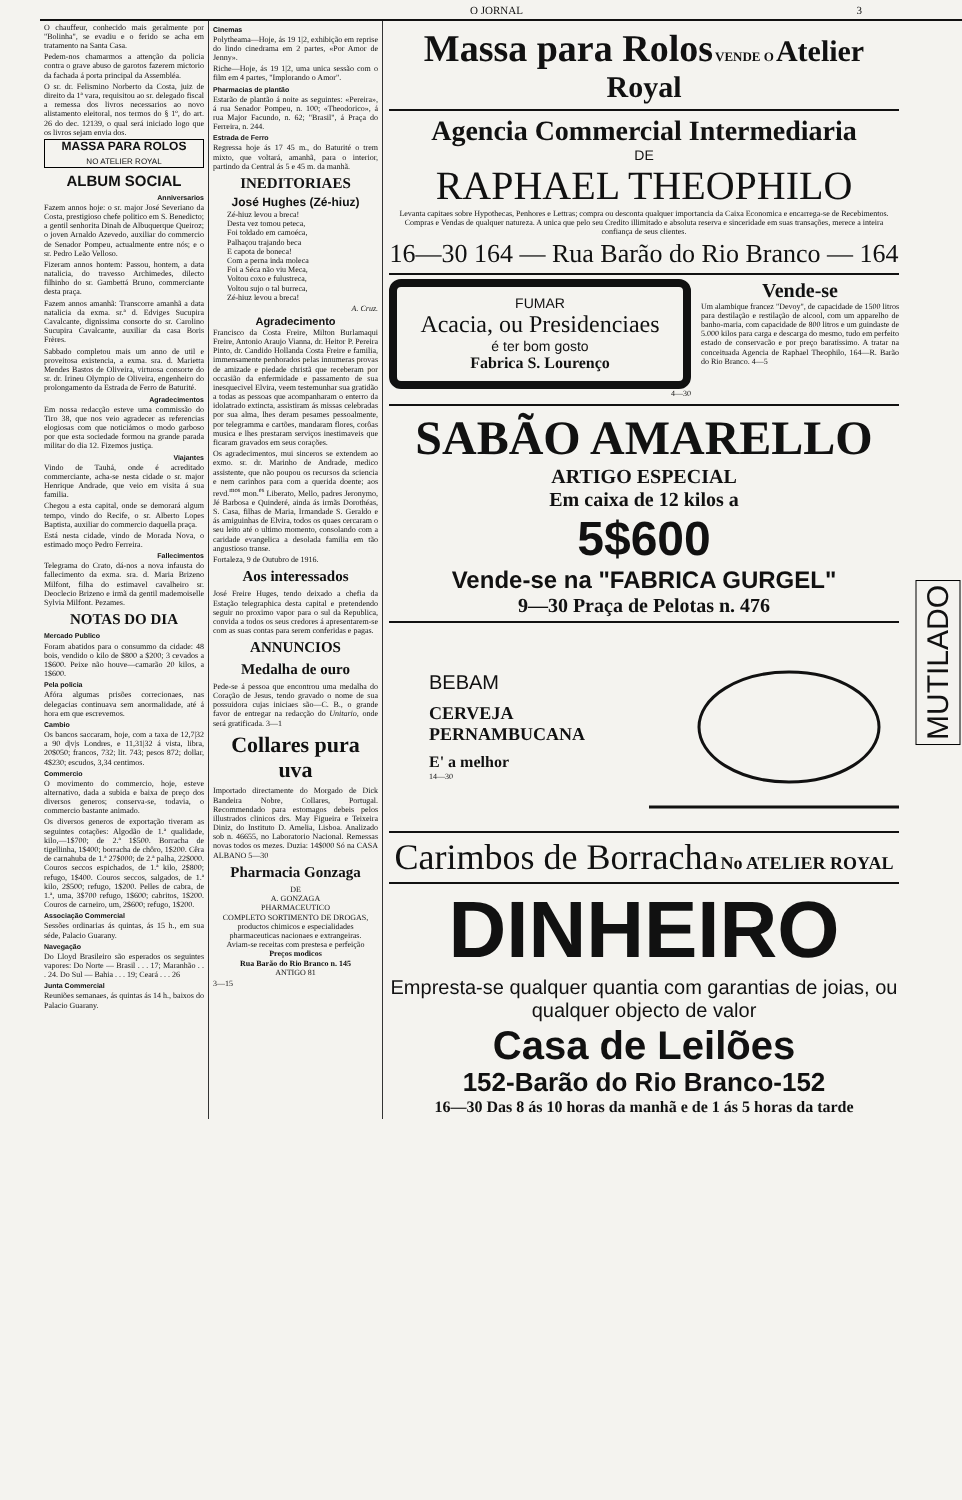O JORNAL 3
O chauffeur, conhecido mais geralmente por "Bolinha", se evadiu e o ferido se acha em tratamento na Santa Casa.
Pedem-nos chamarmos a attenção da policia contra o grave abuso de garotos fazerem mictorio da fachada á porta principal da Assembléa.
O sr. dr. Felismino Norberto da Costa, juiz de direito da 1ª vara, requisitou ao sr. delegado fiscal a remessa dos livros necessarios ao novo alistamento eleitoral, nos termos do § 1º, do art. 26 do dec. 12139, o qual será iniciado logo que os livros sejam envia dos.
MASSA PARA ROLOS
NO ATELIER ROYAL
ALBUM SOCIAL
Anniversarios
Fazem annos hoje: o sr. major José Severiano da Costa, prestigioso chefe politico em S. Benedicto; a gentil senhorita Dinah de Albuquerque Queiroz; o joven Arnaldo Azevedo, auxiliar do commercio de Senador Pompeu, actualmente entre nós; e o sr. Pedro Leão Velloso.
Fizeram annos hontem: Passou, hontem, a data natalicia, do travesso Archimedes, dilecto filhinho do sr. Gambettá Bruno, commerciante desta praça.
Fazem annos amanhã: Transcorre amanhã a data natalicia da exma. sr.ª d. Edviges Sucupira Cavalcante, dignissima consorte do sr. Carolino Sucupira Cavalcante, auxiliar da casa Boris Frères.
Sabbado completou mais um anno de util e proveitosa existencia, a exma. sra. d. Marietta Mendes Bastos de Oliveira, virtuosa consorte do sr. dr. Irineu Olympio de Oliveira, engenheiro do prolongamento da Estrada de Ferro de Baturité.
Agradecimentos
Em nossa redacção esteve uma commissão do Tiro 38, que nos veio agradecer as referencias elogiosas com que noticiámos o modo garboso por que esta sociedade formou na grande parada militar do dia 12. Fizemos justiça.
Viajantes
Vindo de Tauhá, onde é acreditado commerciante, acha-se nesta cidade o sr. major Henrique Andrade, que veio em visita á sua familia.
Chegou a esta capital, onde se demorará algum tempo, vindo do Recife, o sr. Alberto Lopes Baptista, auxiliar do commercio daquella praça.
Está nesta cidade, vindo de Morada Nova, o estimado moço Pedro Ferreira.
Fallecimentos
Telegrama do Crato, dá-nos a nova infausta do fallecimento da exma. sra. d. Maria Brizeno Milfont, filha do estimavel cavalheiro sr. Deoclecio Brizeno e irmã da gentil mademoiselle Sylvia Milfont. Pezames.
NOTAS DO DIA
Mercado Publico
Foram abatidos para o consummo da cidade: 48 bois, vendido o kilo de $800 a $200; 3 cevados a 1$600. Peixe não houve—camarão 20 kilos, a 1$600.
Pela policia
Afóra algumas prisões correcionaes, nas delegacias continuava sem anormalidade, até á hora em que escrevemos.
Cambio
Os bancos saccaram, hoje, com a taxa de 12,7|32 a 90 d|v|s Londres, e 11,31|32 á vista, libra, 20$050; francos, 732; lit. 743; pesos 872; dollar, 4$230; escudos, 3,34 centimos.
Commercio
O movimento do commercio, hoje, esteve alternativo, dada a subida e baixa de preço dos diversos generos; conserva-se, todavia, o commercio bastante animado.
Os diversos generos de exportação tiveram as seguintes cotações: Algodão de 1.ª qualidade, kilo,—1$700; de 2.ª 1$500. Borracha de tigellinha, 1$400; borracha de chôro, 1$200. Cêra de carnahuba de 1.ª 27$000; de 2.ª palha, 22$000. Couros seccos espichados, de 1.ª kilo, 2$800; refugo, 1$400. Couros seccos, salgados, de 1.ª kilo, 2$500; refugo, 1$200. Pelles de cabra, de 1.ª, uma, 3$700 refugo, 1$600; cabritos, 1$200. Couros de carneiro, um, 2$600; refugo, 1$200.
Associação Commercial
Sessões ordinarias ás quintas, ás 15 h., em sua séde, Palacio Guarany.
Navegação
Do Lloyd Brasileiro são esperados os seguintes vapores: Do Norte — Brasil . . . 17; Maranhão . . . 24. Do Sul — Bahia . . . 19; Ceará . . . 26
Junta Commercial
Reuniões semanaes, ás quintas ás 14 h., baixos do Palacio Guarany.
Cinemas
Polytheama—Hoje, ás 19 1|2, exhibição em reprise do lindo cinedrama em 2 partes, «Por Amor de Jenny».
Riche—Hoje, ás 19 1|2, uma unica sessão com o film em 4 partes, "Implorando o Amor".
Pharmacias de plantão
Estarão de plantão á noite as seguintes: «Pereira», á rua Senador Pompeu, n. 100; «Theodorico», á rua Major Facundo, n. 62; "Brasil", á Praça do Ferreira, n. 244.
Estrada de Ferro
Regressa hoje ás 17 45 m., do Baturité o trem mixto, que voltará, amanhã, para o interior, partindo da Central ás 5 e 45 m. da manhã.
INEDITORIAES
José Hughes (Zé-hiuz)
Zé-hiuz levou a breca!
Desta vez tomou peteca,
Foi toldado em camoéca,
Palhaçou trajando beca
E capota de boneca!
Com a perna inda moleca
Foi a Séca não viu Meca,
Voltou coxo e fulustreca,
Voltou sujo o tal burreca,
Zé-hiuz levou a breca!
A. Cruz.
Agradecimento
Francisco da Costa Freire, Milton Burlamaqui Freire, Antonio Araujo Vianna, dr. Heitor P. Pereira Pinto, dr. Candido Hollanda Costa Freire e familia, immensamente penhorados pelas innumeras provas de amizade e piedade christã que receberam por occasião da enfermidade e passamento de sua inesquecivel Elvira, veem testemunhar sua gratidão a todas as pessoas que acompanharam o enterro da idolatrado extincta, assistiram ás missas celebradas por sua alma, lhes deram pesames pessoalmente, por telegramma e cartões, mandaram flores, corôas musica e lhes prestaram serviços inestimaveis que ficaram gravados em seus corações.
Os agradecimentos, mui sinceros se extendem ao exmo. sr. dr. Marinho de Andrade, medico assistente, que não poupou os recursos da sciencia e nem carinhos para com a querida doente; aos revd.<sup>mos</sup> mon.<sup>es</sup> Liberato, Mello, padres Jeronymo, Jé Barbosa e Quinderé, ainda ás irmãs Dorothéas, S. Casa, filhas de Maria, Irmandade S. Geraldo e ás amiguinhas de Elvira, todos os quaes cercaram o seu leito até o ultimo momento, consolando com a caridade evangelica a desolada familia em tão angustioso transe.
Fortaleza, 9 de Outubro de 1916.
Aos interessados
José Freire Huges, tendo deixado a chefia da Estação telegraphica desta capital e pretendendo seguir no proximo vapor para o sul da Republica, convida a todos os seus credores á apresentarem-se com as suas contas para serem conferidas e pagas.
ANNUNCIOS
Medalha de ouro
Pede-se á pessoa que encontrou uma medalha do Coração de Jesus, tendo gravado o nome de sua possuidora cujas iniciaes são—C. B., o grande favor de entregar na redacção do Unitario, onde será gratificada. 3—1
Collares pura uva
Importado directamente do Morgado de Dick Bandeira Nobre, Collares, Portugal. Recommendado para estomagos debeis pelos illustrados clinicos drs. May Figueira e Teixeira Diniz, do Instituto D. Amelia, Lisboa. Analizado sob n. 46655, no Laboratorio Nacional. Remessas novas todos os mezes. Duzia: 14$000 Só na CASA ALBANO 5—30
Pharmacia Gonzaga
DE
A. GONZAGA
PHARMACEUTICO
COMPLETO SORTIMENTO DE DROGAS, productos chimicos e especialidades pharmaceuticas nacionaes e extrangeiras.
Aviam-se receitas com prestesa e perfeição
Preços modicos
Rua Barão do Rio Branco n. 145
ANTIGO 81
3—15
Massa para Rolos VENDE O Atelier Royal
Agencia Commercial Intermediaria
DE
RAPHAEL THEOPHILO
Levanta capitaes sobre Hypothecas, Penhores e Lettras; compra ou desconta qualquer importancia da Caixa Economica e encarrega-se de Recebimentos. Compras e Vendas de qualquer natureza. A unica que pelo seu Credito illimitado e absoluta reserva e sinceridade em suas transações, merece a inteira confiança de seus clientes.
16—30 164 — Rua Barão do Rio Branco — 164
FUMAR
Acacia, ou Presidenciaes
é ter bom gosto
Fabrica S. Lourenço
4—30
Vende-se
Um alambique francez "Devoy", de capacidade de 1500 litros para destilação e restilação de alcool, com um apparelho de banho-maria, com capacidade de 800 litros e um guindaste de 5.000 kilos para carga e descarga do mesmo, tudo em perfeito estado de conservacão e por preço baratissimo. A tratar na conceituada Agencia de Raphael Theophilo, 164—R. Barão do Rio Branco. 4—5
SABÃO AMARELLO
ARTIGO ESPECIAL
Em caixa de 12 kilos a
5$600
Vende-se na "FABRICA GURGEL"
9—30 Praça de Pelotas n. 476
BEBAM
CERVEJA PERNAMBUCANA
E' a melhor
14—30
Carimbos de Borracha No ATELIER ROYAL
DINHEIRO
Empresta-se qualquer quantia com garantias de joias, ou qualquer objecto de valor
Casa de Leilões
152-Barão do Rio Branco-152
16—30 Das 8 ás 10 horas da manhã e de 1 ás 5 horas da tarde
MUTILADO